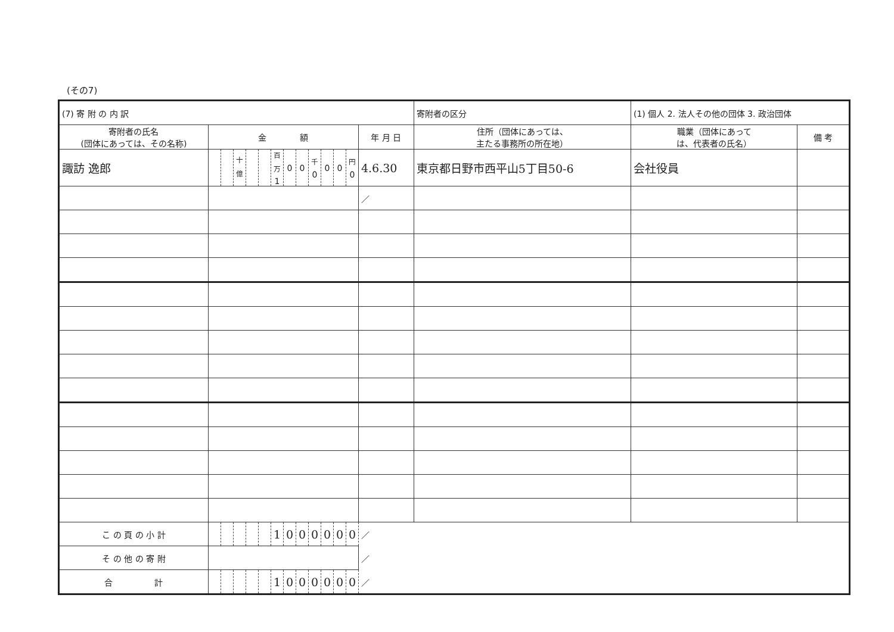(その7)
| (7) 寄 附 の 内 訳 | | | | | | | | | | | | | | | 寄附者の区分 | (1) 個人 2. 法人その他の団体 3. 政治団体 | |
| 寄附者の氏名 (団体にあっては、その名称) | 金 額 | | | | | | | | | | | | 年 月 日 | 住所（団体にあっては、 主たる事務所の所在地） | | 職業（団体にあって は、代表者の氏名） | 備 考 |
| 諏訪 逸郎 | | | <sup>十億</sup> | | | <sup>百万</sup> 1 | 0 | 0 | <sup>千</sup> 0 | 0 | 0 | <sup>円</sup> 0 | 4.6.30 | 東京都日野市西平山5丁目50-6 | | 会社役員 | |
| | | | | | | | | | | | | | ／ | | | | |
| こ の 頁 の 小 計 | | | | | | 1 | 0 | 0 | 0 | 0 | 0 | 0 | ／ | | | | |
| そ の 他 の 寄 附 | | | | | | | | | | | | | ／ | | | | |
| 合 計 | | | | | | 1 | 0 | 0 | 0 | 0 | 0 | 0 | ／ | | | | |